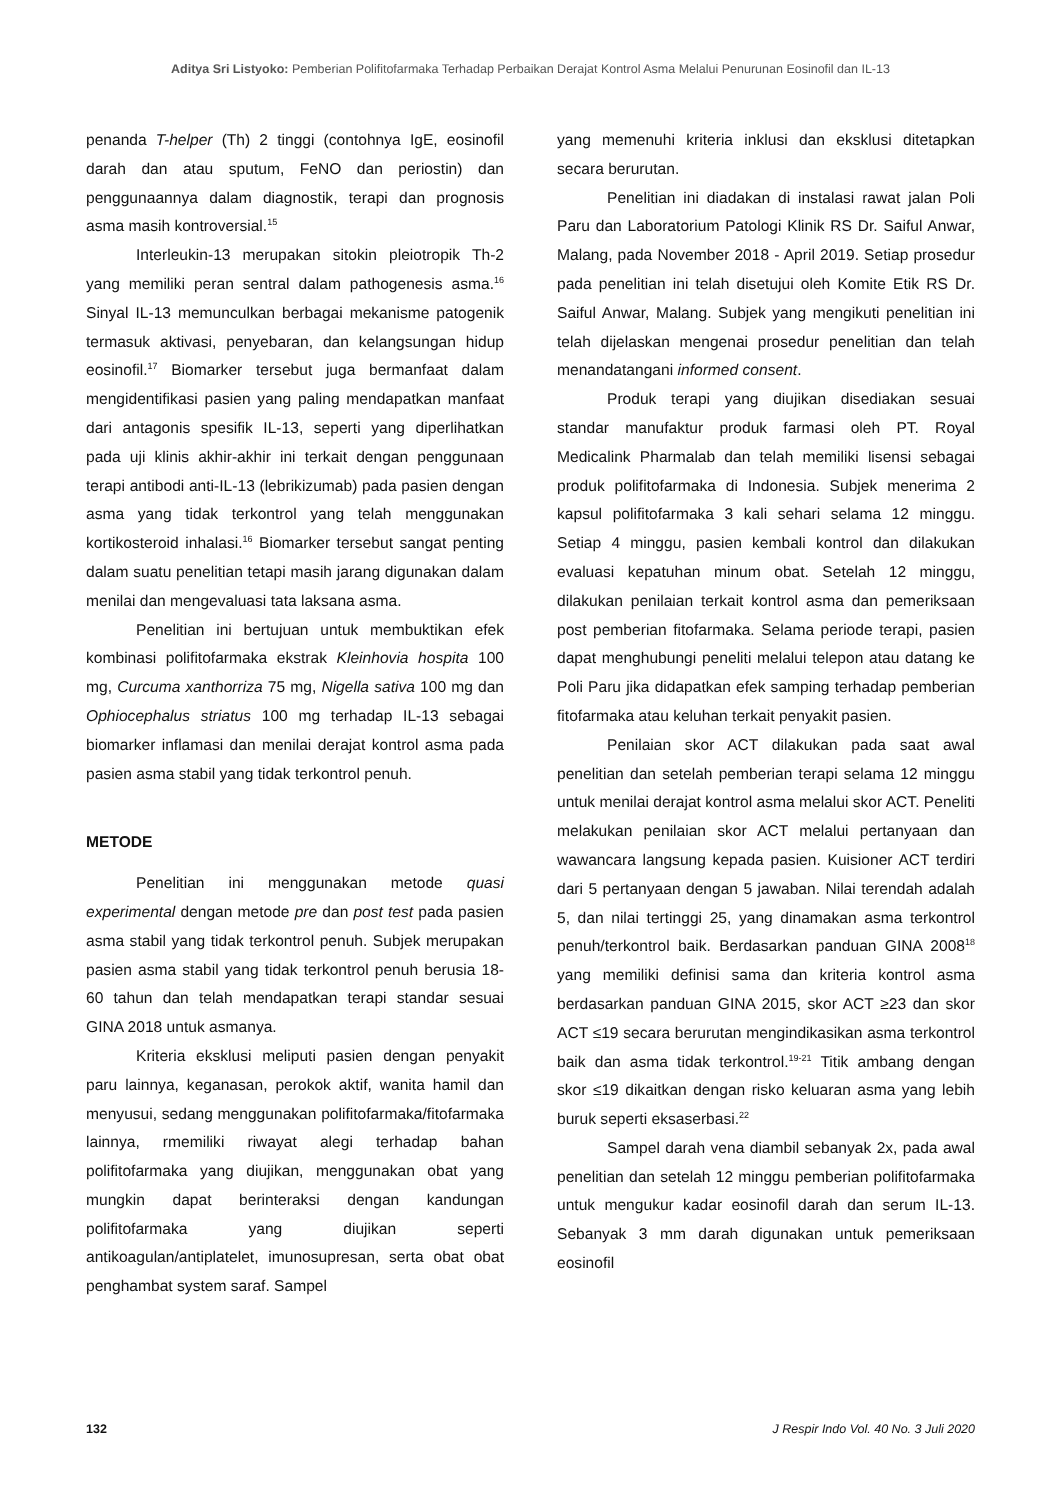Aditya Sri Listyoko: Pemberian Polifitofarmaka Terhadap Perbaikan Derajat Kontrol Asma Melalui Penurunan Eosinofil dan IL-13
penanda T-helper (Th) 2 tinggi (contohnya IgE, eosinofil darah dan atau sputum, FeNO dan periostin) dan penggunaannya dalam diagnostik, terapi dan prognosis asma masih kontroversial.<sup>15</sup>
Interleukin-13 merupakan sitokin pleiotropik Th-2 yang memiliki peran sentral dalam pathogenesis asma.<sup>16</sup> Sinyal IL-13 memunculkan berbagai mekanisme patogenik termasuk aktivasi, penyebaran, dan kelangsungan hidup eosinofil.<sup>17</sup> Biomarker tersebut juga bermanfaat dalam mengidentifikasi pasien yang paling mendapatkan manfaat dari antagonis spesifik IL-13, seperti yang diperlihatkan pada uji klinis akhir-akhir ini terkait dengan penggunaan terapi antibodi anti-IL-13 (lebrikizumab) pada pasien dengan asma yang tidak terkontrol yang telah menggunakan kortikosteroid inhalasi.<sup>16</sup> Biomarker tersebut sangat penting dalam suatu penelitian tetapi masih jarang digunakan dalam menilai dan mengevaluasi tata laksana asma.
Penelitian ini bertujuan untuk membuktikan efek kombinasi polifitofarmaka ekstrak Kleinhovia hospita 100 mg, Curcuma xanthorriza 75 mg, Nigella sativa 100 mg dan Ophiocephalus striatus 100 mg terhadap IL-13 sebagai biomarker inflamasi dan menilai derajat kontrol asma pada pasien asma stabil yang tidak terkontrol penuh.
METODE
Penelitian ini menggunakan metode quasi experimental dengan metode pre dan post test pada pasien asma stabil yang tidak terkontrol penuh. Subjek merupakan pasien asma stabil yang tidak terkontrol penuh berusia 18-60 tahun dan telah mendapatkan terapi standar sesuai GINA 2018 untuk asmanya.
Kriteria eksklusi meliputi pasien dengan penyakit paru lainnya, keganasan, perokok aktif, wanita hamil dan menyusui, sedang menggunakan polifitofarmaka/fitofarmaka lainnya, rmemiliki riwayat alegi terhadap bahan polifitofarmaka yang diujikan, menggunakan obat yang mungkin dapat berinteraksi dengan kandungan polifitofarmaka yang diujikan seperti antikoagulan/antiplatelet, imunosupresan, serta obat obat penghambat system saraf. Sampel
yang memenuhi kriteria inklusi dan eksklusi ditetapkan secara berurutan.
Penelitian ini diadakan di instalasi rawat jalan Poli Paru dan Laboratorium Patologi Klinik RS Dr. Saiful Anwar, Malang, pada November 2018 - April 2019. Setiap prosedur pada penelitian ini telah disetujui oleh Komite Etik RS Dr. Saiful Anwar, Malang. Subjek yang mengikuti penelitian ini telah dijelaskan mengenai prosedur penelitian dan telah menandatangani informed consent.
Produk terapi yang diujikan disediakan sesuai standar manufaktur produk farmasi oleh PT. Royal Medicalink Pharmalab dan telah memiliki lisensi sebagai produk polifitofarmaka di Indonesia. Subjek menerima 2 kapsul polifitofarmaka 3 kali sehari selama 12 minggu. Setiap 4 minggu, pasien kembali kontrol dan dilakukan evaluasi kepatuhan minum obat. Setelah 12 minggu, dilakukan penilaian terkait kontrol asma dan pemeriksaan post pemberian fitofarmaka. Selama periode terapi, pasien dapat menghubungi peneliti melalui telepon atau datang ke Poli Paru jika didapatkan efek samping terhadap pemberian fitofarmaka atau keluhan terkait penyakit pasien.
Penilaian skor ACT dilakukan pada saat awal penelitian dan setelah pemberian terapi selama 12 minggu untuk menilai derajat kontrol asma melalui skor ACT. Peneliti melakukan penilaian skor ACT melalui pertanyaan dan wawancara langsung kepada pasien. Kuisioner ACT terdiri dari 5 pertanyaan dengan 5 jawaban. Nilai terendah adalah 5, dan nilai tertinggi 25, yang dinamakan asma terkontrol penuh/terkontrol baik. Berdasarkan panduan GINA 2008<sup>18</sup> yang memiliki definisi sama dan kriteria kontrol asma berdasarkan panduan GINA 2015, skor ACT ≥23 dan skor ACT ≤19 secara berurutan mengindikasikan asma terkontrol baik dan asma tidak terkontrol.<sup>19-21</sup> Titik ambang dengan skor ≤19 dikaitkan dengan risko keluaran asma yang lebih buruk seperti eksaserbasi.<sup>22</sup>
Sampel darah vena diambil sebanyak 2x, pada awal penelitian dan setelah 12 minggu pemberian polifitofarmaka untuk mengukur kadar eosinofil darah dan serum IL-13. Sebanyak 3 mm darah digunakan untuk pemeriksaan eosinofil
132 J Respir Indo Vol. 40 No. 3 Juli 2020